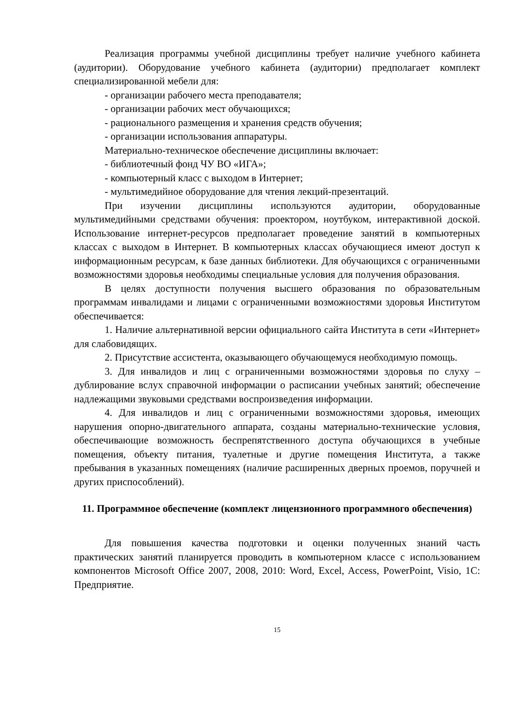Реализация программы учебной дисциплины требует наличие учебного кабинета (аудитории). Оборудование учебного кабинета (аудитории) предполагает комплект специализированной мебели для:
- организации рабочего места преподавателя;
- организации рабочих мест обучающихся;
- рационального размещения и хранения средств обучения;
- организации использования аппаратуры.
Материально-техническое обеспечение дисциплины включает:
- библиотечный фонд ЧУ ВО «ИГА»;
- компьютерный класс с выходом в Интернет;
- мультимедийное оборудование для чтения лекций-презентаций.
При изучении дисциплины используются аудитории, оборудованные мультимедийными средствами обучения: проектором, ноутбуком, интерактивной доской. Использование интернет-ресурсов предполагает проведение занятий в компьютерных классах с выходом в Интернет. В компьютерных классах обучающиеся имеют доступ к информационным ресурсам, к базе данных библиотеки. Для обучающихся с ограниченными возможностями здоровья необходимы специальные условия для получения образования.
В целях доступности получения высшего образования по образовательным программам инвалидами и лицами с ограниченными возможностями здоровья Институтом обеспечивается:
1. Наличие альтернативной версии официального сайта Института в сети «Интернет» для слабовидящих.
2. Присутствие ассистента, оказывающего обучающемуся необходимую помощь.
3. Для инвалидов и лиц с ограниченными возможностями здоровья по слуху – дублирование вслух справочной информации о расписании учебных занятий; обеспечение надлежащими звуковыми средствами воспроизведения информации.
4. Для инвалидов и лиц с ограниченными возможностями здоровья, имеющих нарушения опорно-двигательного аппарата, созданы материально-технические условия, обеспечивающие возможность беспрепятственного доступа обучающихся в учебные помещения, объекту питания, туалетные и другие помещения Института, а также пребывания в указанных помещениях (наличие расширенных дверных проемов, поручней и других приспособлений).
11. Программное обеспечение (комплект лицензионного программного обеспечения)
Для повышения качества подготовки и оценки полученных знаний часть практических занятий планируется проводить в компьютерном классе с использованием компонентов Microsoft Office 2007, 2008, 2010: Word, Excel, Access, PowerPoint, Visio, 1С: Предприятие.
15